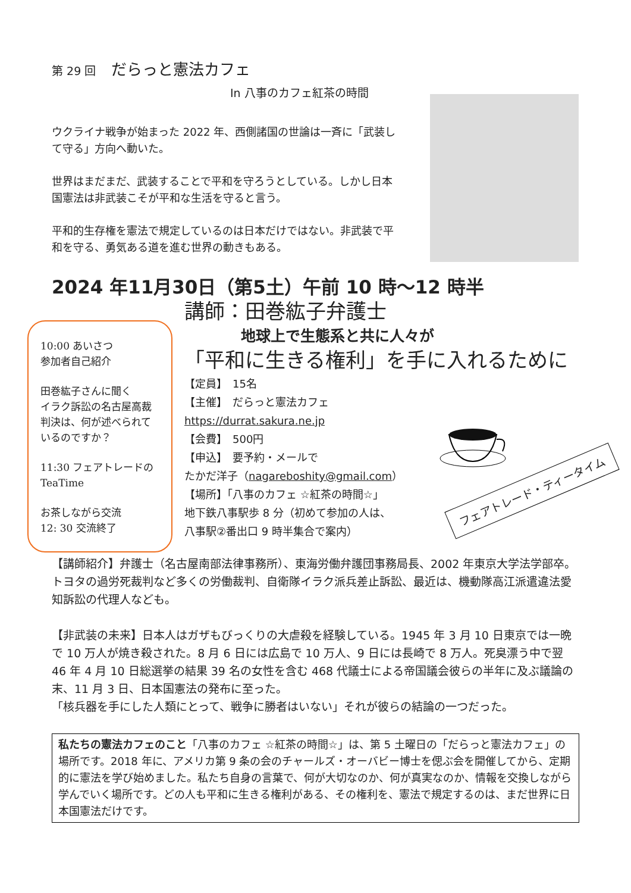第 29 回　だらっと憲法カフェ
In 八事のカフェ紅茶の時間
ウクライナ戦争が始まった 2022 年、西側諸国の世論は一斉に「武装して守る」方向へ動いた。
世界はまだまだ、武装することで平和を守ろうとしている。しかし日本国憲法は非武装こそが平和な生活を守ると言う。
平和的生存権を憲法で規定しているのは日本だけではない。非武装で平和を守る、勇気ある道を進む世界の動きもある。
2024 年11月30日（第5土）午前 10 時～12 時半
10:00 あいさつ
参加者自己紹介
田巻紘子さんに聞く
イラク訴訟の名古屋高裁判決は、何が述べられているのですか？
11:30 フェアトレードの TeaTime
お茶しながら交流
12: 30 交流終了
講師：田巻紘子弁護士
地球上で生態系と共に人々が
「平和に生きる権利」を手に入れるために
【定員】　15名
【主催】　だらっと憲法カフェ
https://durrat.sakura.ne.jp
【会費】　500円
【申込】　要予約・メールで
たかだ洋子（nagareboshity@gmail.com）
【場所】「八事のカフェ ☆紅茶の時間☆」
地下鉄八事駅歩 8 分（初めて参加の人は、
八事駅②番出口 9 時半集合で案内）
フェアトレード・ティータイム
【講師紹介】弁護士（名古屋南部法律事務所）、東海労働弁護団事務局長、2002 年東京大学法学部卒。トヨタの過労死裁判など多くの労働裁判、自衛隊イラク派兵差止訴訟、最近は、機動隊高江派遣違法愛知訴訟の代理人なども。
【非武装の未来】日本人はガザもびっくりの大虐殺を経験している。1945 年 3 月 10 日東京では一晩で 10 万人が焼き殺された。8 月 6 日には広島で 10 万人、9 日には長崎で 8 万人。死臭漂う中で翌 46 年 4 月 10 日総選挙の結果 39 名の女性を含む 468 代議士による帝国議会彼らの半年に及ぶ議論の末、11 月 3 日、日本国憲法の発布に至った。
「核兵器を手にした人類にとって、戦争に勝者はいない」それが彼らの結論の一つだった。
私たちの憲法カフェのこと「八事のカフェ ☆紅茶の時間☆」は、第 5 土曜日の「だらっと憲法カフェ」の場所です。2018 年に、アメリカ第 9 条の会のチャールズ・オーバビー博士を偲ぶ会を開催してから、定期的に憲法を学び始めました。私たち自身の言葉で、何が大切なのか、何が真実なのか、情報を交換しながら学んでいく場所です。どの人も平和に生きる権利がある、その権利を、憲法で規定するのは、まだ世界に日本国憲法だけです。